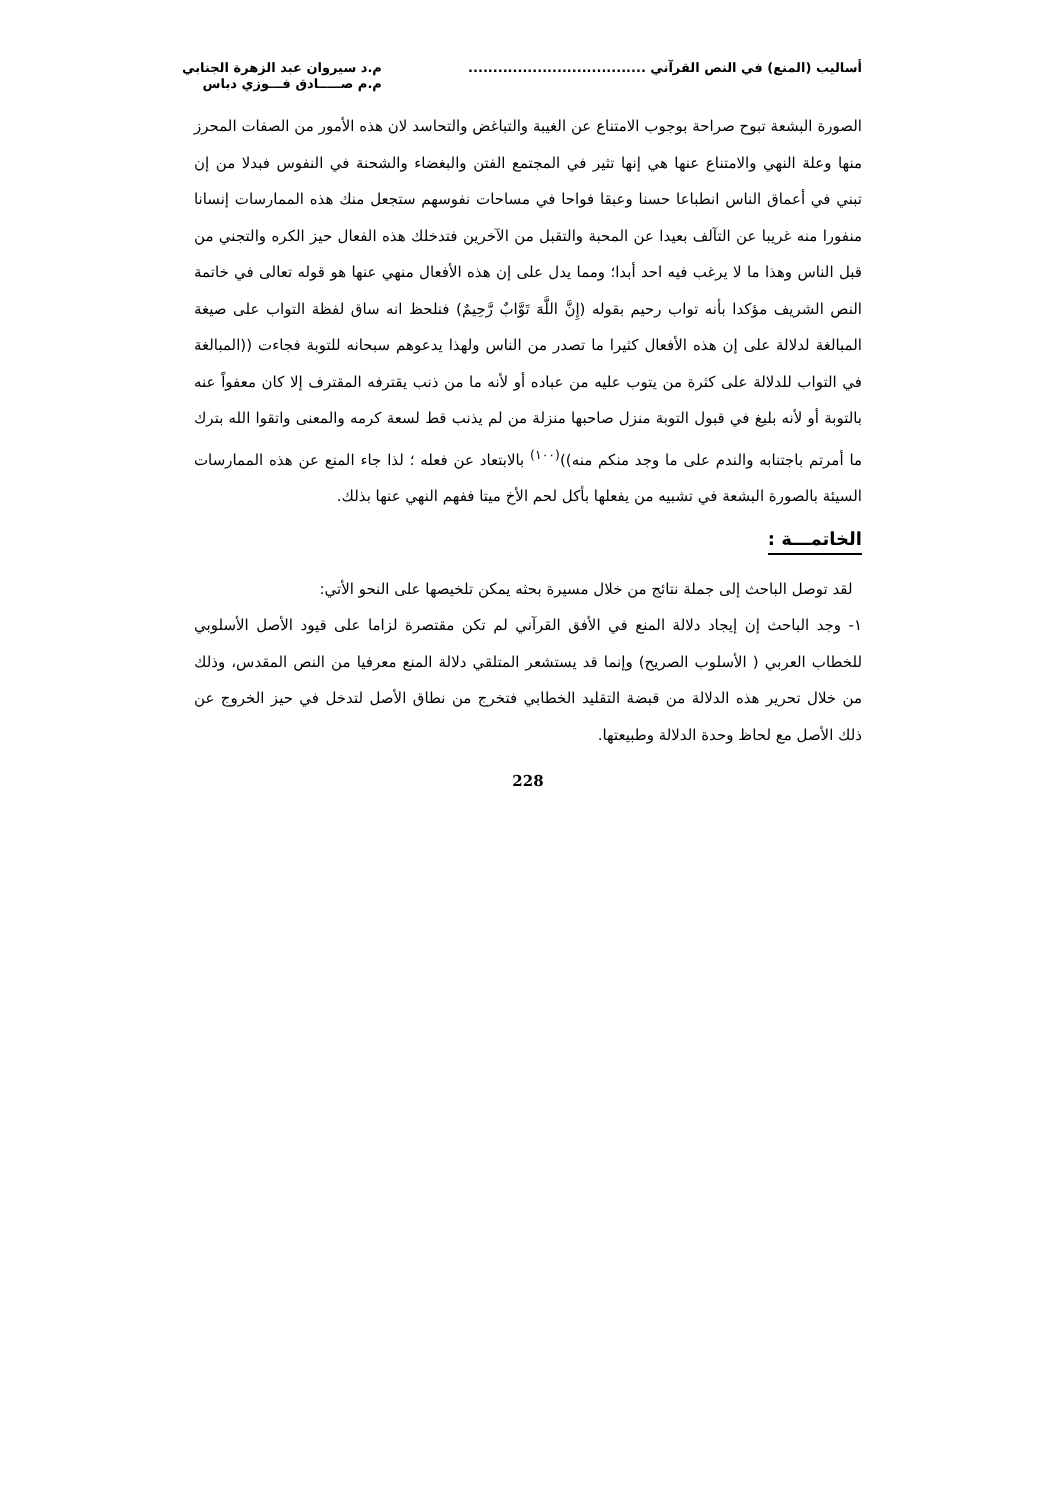أساليب (المنع) في النص القرآني ....................................
م.د سيروان عبد الزهرة الجنابي
م.م صـــــادق فـــوزي دباس
الصورة البشعة تبوح صراحة بوجوب الامتناع عن الغيبة والتباغض والتحاسد لان هذه الأمور من الصفات المحرز منها وعلة النهي والامتناع عنها هي إنها تثير في المجتمع الفتن والبغضاء والشحنة في النفوس فبدلا من إن تبني في أعماق الناس انطباعا حسنا وعبقا فواحا في مساحات نفوسهم ستجعل منك هذه الممارسات إنسانا منفورا منه غريبا عن التآلف بعيدا عن المحبة والتقبل من الآخرين فتدخلك هذه الفعال حيز الكره والتجني من قبل الناس وهذا ما لا يرغب فيه احد أبدا؛ ومما يدل على إن هذه الأفعال منهي عنها هو قوله تعالى في خاتمة النص الشريف مؤكدا بأنه تواب رحيم بقوله (إِنَّ اللَّهَ تَوَّابٌ رَّحِيمٌ) فنلحظ انه ساق لفظة التواب على صيغة المبالغة لدلالة على إن هذه الأفعال كثيرا ما تصدر من الناس ولهذا يدعوهم سبحانه للتوبة فجاءت ((المبالغة في التواب للدلالة على كثرة من يتوب عليه من عباده أو لأنه ما من ذنب يقترفه المقترف إلا كان معفواً عنه بالتوبة أو لأنه بليغ في قبول التوبة منزل صاحبها منزلة من لم يذنب قط لسعة كرمه والمعنى واتقوا الله بترك ما أمرتم باجتنابه والندم على ما وجد منكم منه))<sup>(١٠٠)</sup> بالابتعاد عن فعله ؛ لذا جاء المنع عن هذه الممارسات السيئة بالصورة البشعة في تشبيه من يفعلها بأكل لحم الأخ ميتا ففهم النهي عنها بذلك.
الخاتمـــة :
لقد توصل الباحث إلى جملة نتائج من خلال مسيرة بحثه يمكن تلخيصها على النحو الأتي:
١- وجد الباحث إن إيجاد دلالة المنع في الأفق القرآني لم تكن مقتصرة لزاما على قيود الأصل الأسلوبي للخطاب العربي ( الأسلوب الصريح) وإنما قد يستشعر المتلقي دلالة المنع معرفيا من النص المقدس، وذلك من خلال تحرير هذه الدلالة من قبضة التقليد الخطابي فتخرج من نطاق الأصل لتدخل في حيز الخروج عن ذلك الأصل مع لحاظ وحدة الدلالة وطبيعتها.
228